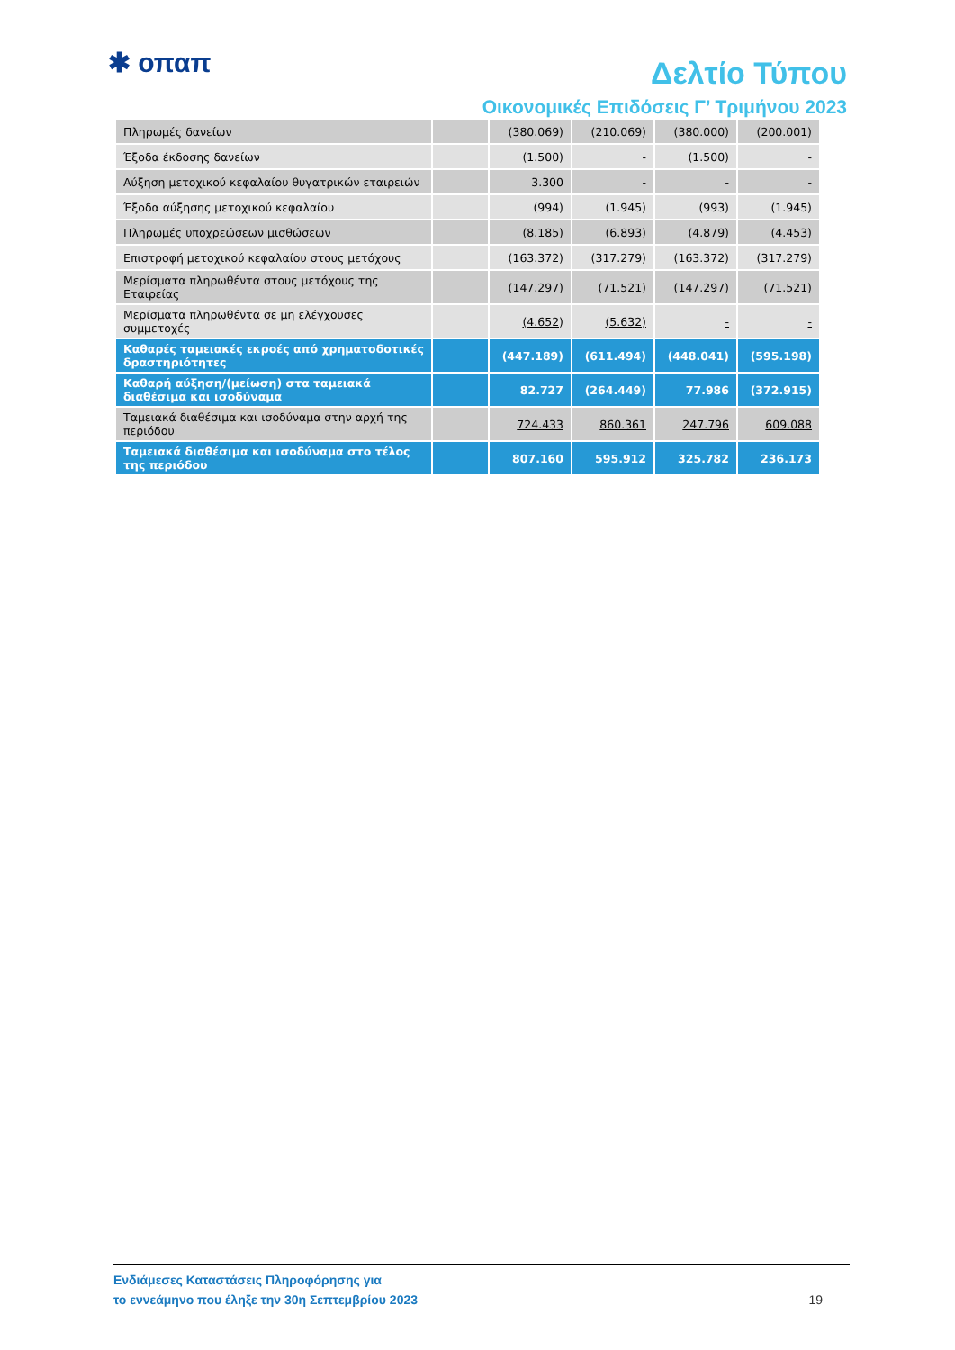✱ οπαπ
Δελτίο Τύπου
Οικονομικές Επιδόσεις Γ’ Τριμήνου 2023
| Πληρωμές δανείων | | (380.069) | (210.069) | (380.000) | (200.001) |
| Έξοδα έκδοσης δανείων | | (1.500) | - | (1.500) | - |
| Αύξηση μετοχικού κεφαλαίου θυγατρικών εταιρειών | | 3.300 | - | - | - |
| Έξοδα αύξησης μετοχικού κεφαλαίου | | (994) | (1.945) | (993) | (1.945) |
| Πληρωμές υποχρεώσεων μισθώσεων | | (8.185) | (6.893) | (4.879) | (4.453) |
| Επιστροφή μετοχικού κεφαλαίου στους μετόχους | | (163.372) | (317.279) | (163.372) | (317.279) |
| Μερίσματα πληρωθέντα στους μετόχους της Εταιρείας | | (147.297) | (71.521) | (147.297) | (71.521) |
| Μερίσματα πληρωθέντα σε μη ελέγχουσες συμμετοχές | | (4.652) | (5.632) | - | - |
| Καθαρές ταμειακές εκροές από χρηματοδοτικές δραστηριότητες | | (447.189) | (611.494) | (448.041) | (595.198) |
| Καθαρή αύξηση/(μείωση) στα ταμειακά διαθέσιμα και ισοδύναμα | | 82.727 | (264.449) | 77.986 | (372.915) |
| Ταμειακά διαθέσιμα και ισοδύναμα στην αρχή της περιόδου | | 724.433 | 860.361 | 247.796 | 609.088 |
| Ταμειακά διαθέσιμα και ισοδύναμα στο τέλος της περιόδου | | 807.160 | 595.912 | 325.782 | 236.173 |
Ενδιάμεσες Καταστάσεις Πληροφόρησης για
το εννεάμηνο που έληξε την 30η Σεπτεμβρίου 2023
19